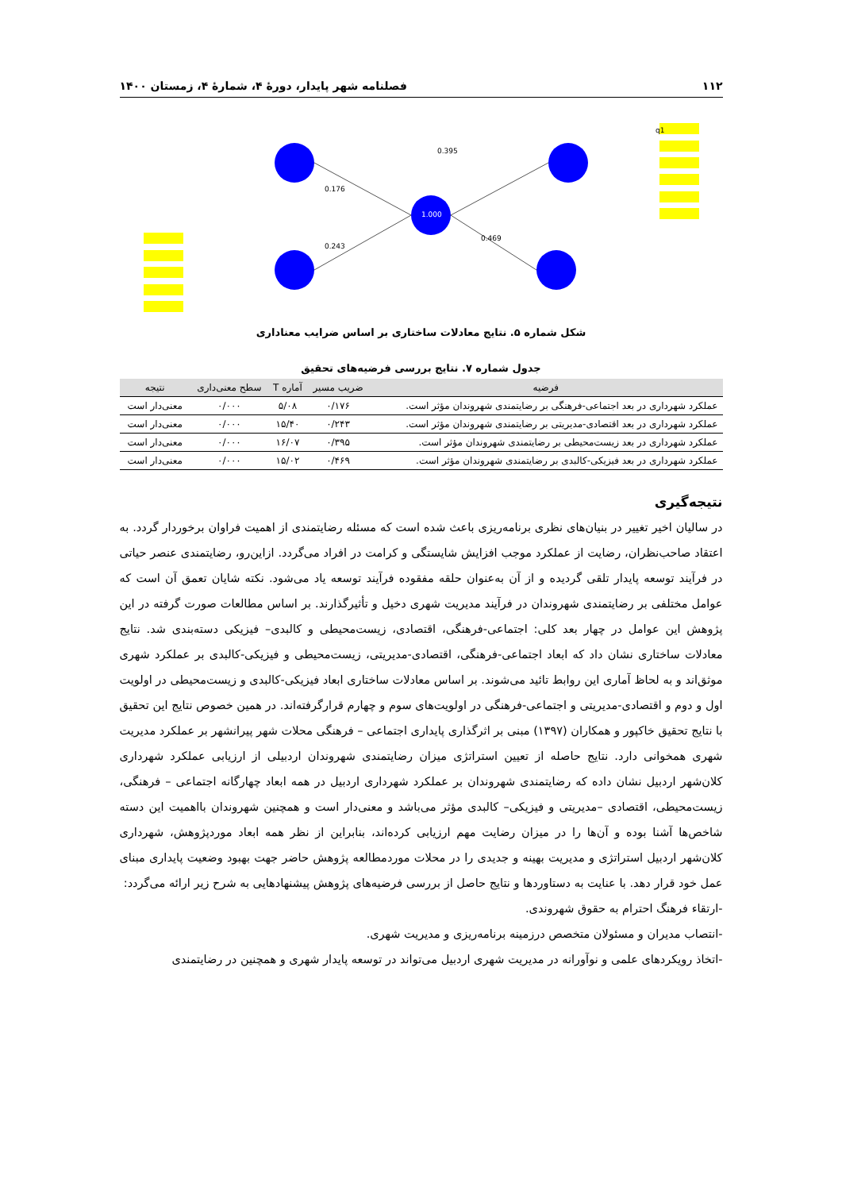۱۱۲ فصلنامه شهر پایدار، دورهٔ ۴، شمارهٔ ۴، زمستان ۱۴۰۰
q1
0.395
0.176
0.243
0.469
1.000
شکل شماره ۵. نتایج معادلات ساختاری بر اساس ضرایب معناداری
جدول شماره ۷. نتایج بررسی فرضیه‌های تحقیق
| فرضیه | ضریب مسیر | آماره T | سطح معنی‌داری | نتیجه |
| --- | --- | --- | --- | --- |
| عملکرد شهرداری در بعد اجتماعی-فرهنگی بر رضایتمندی شهروندان مؤثر است. | ۰/۱۷۶ | ۵/۰۸ | ۰/۰۰۰ | معنی‌دار است |
| عملکرد شهرداری در بعد اقتصادی-مدیریتی بر رضایتمندی شهروندان مؤثر است. | ۰/۲۴۳ | ۱۵/۴۰ | ۰/۰۰۰ | معنی‌دار است |
| عملکرد شهرداری در بعد زیست‌محیطی بر رضایتمندی شهروندان مؤثر است. | ۰/۳۹۵ | ۱۶/۰۷ | ۰/۰۰۰ | معنی‌دار است |
| عملکرد شهرداری در بعد فیزیکی-کالبدی بر رضایتمندی شهروندان مؤثر است. | ۰/۴۶۹ | ۱۵/۰۲ | ۰/۰۰۰ | معنی‌دار است |
نتیجه‌گیری
در سالیان اخیر تغییر در بنیان‌های نظری برنامه‌ریزی باعث شده است که مسئله رضایتمندی از اهمیت فراوان برخوردار گردد. به اعتقاد صاحب‌نظران، رضایت از عملکرد موجب افزایش شایستگی و کرامت در افراد می‌گردد. ازاین‌رو، رضایتمندی عنصر حیاتی در فرآیند توسعه پایدار تلقی گردیده و از آن به‌عنوان حلقه مفقوده فرآیند توسعه یاد می‌شود. نکته شایان تعمق آن است که عوامل مختلفی بر رضایتمندی شهروندان در فرآیند مدیریت شهری دخیل و تأثیرگذارند. بر اساس مطالعات صورت گرفته در این پژوهش این عوامل در چهار بعد کلی: اجتماعی-فرهنگی، اقتصادی، زیست‌محیطی و کالبدی– فیزیکی دسته‌بندی شد. نتایج معادلات ساختاری نشان داد که ابعاد اجتماعی-فرهنگی، اقتصادی-مدیریتی، زیست‌محیطی و فیزیکی-کالبدی بر عملکرد شهری موثق‌اند و به لحاظ آماری این روابط تائید می‌شوند. بر اساس معادلات ساختاری ابعاد فیزیکی-کالبدی و زیست‌محیطی در اولویت اول و دوم و اقتصادی-مدیریتی و اجتماعی-فرهنگی در اولویت‌های سوم و چهارم قرارگرفته‌اند. در همین خصوص نتایج این تحقیق با نتایج تحقیق خاکپور و همکاران (۱۳۹۷) مبنی بر اثرگذاری پایداری اجتماعی – فرهنگی محلات شهر پیرانشهر بر عملکرد مدیریت شهری همخوانی دارد. نتایج حاصله از تعیین استراتژی میزان رضایتمندی شهروندان اردبیلی از ارزیابی عملکرد شهرداری کلان‌شهر اردبیل نشان داده که رضایتمندی شهروندان بر عملکرد شهرداری اردبیل در همه ابعاد چهارگانه اجتماعی – فرهنگی، زیست‌محیطی، اقتصادی –مدیریتی و فیزیکی– کالبدی مؤثر می‌باشد و معنی‌دار است و همچنین شهروندان بااهمیت این دسته شاخص‌ها آشنا بوده و آن‌ها را در میزان رضایت مهم ارزیابی کرده‌اند، بنابراین از نظر همه ابعاد موردپژوهش، شهرداری کلان‌شهر اردبیل استراتژی و مدیریت بهینه و جدیدی را در محلات موردمطالعه پژوهش حاضر جهت بهبود وضعیت پایداری مبنای عمل خود قرار دهد. با عنایت به دستاوردها و نتایج حاصل از بررسی فرضیه‌های پژوهش پیشنهادهایی به شرح زیر ارائه می‌گردد:
-ارتقاء فرهنگ احترام به حقوق شهروندی.
-انتصاب مدیران و مسئولان متخصص درزمینه برنامه‌ریزی و مدیریت شهری.
-اتخاذ رویکردهای علمی و نوآورانه در مدیریت شهری اردبیل می‌تواند در توسعه پایدار شهری و همچنین در رضایتمندی